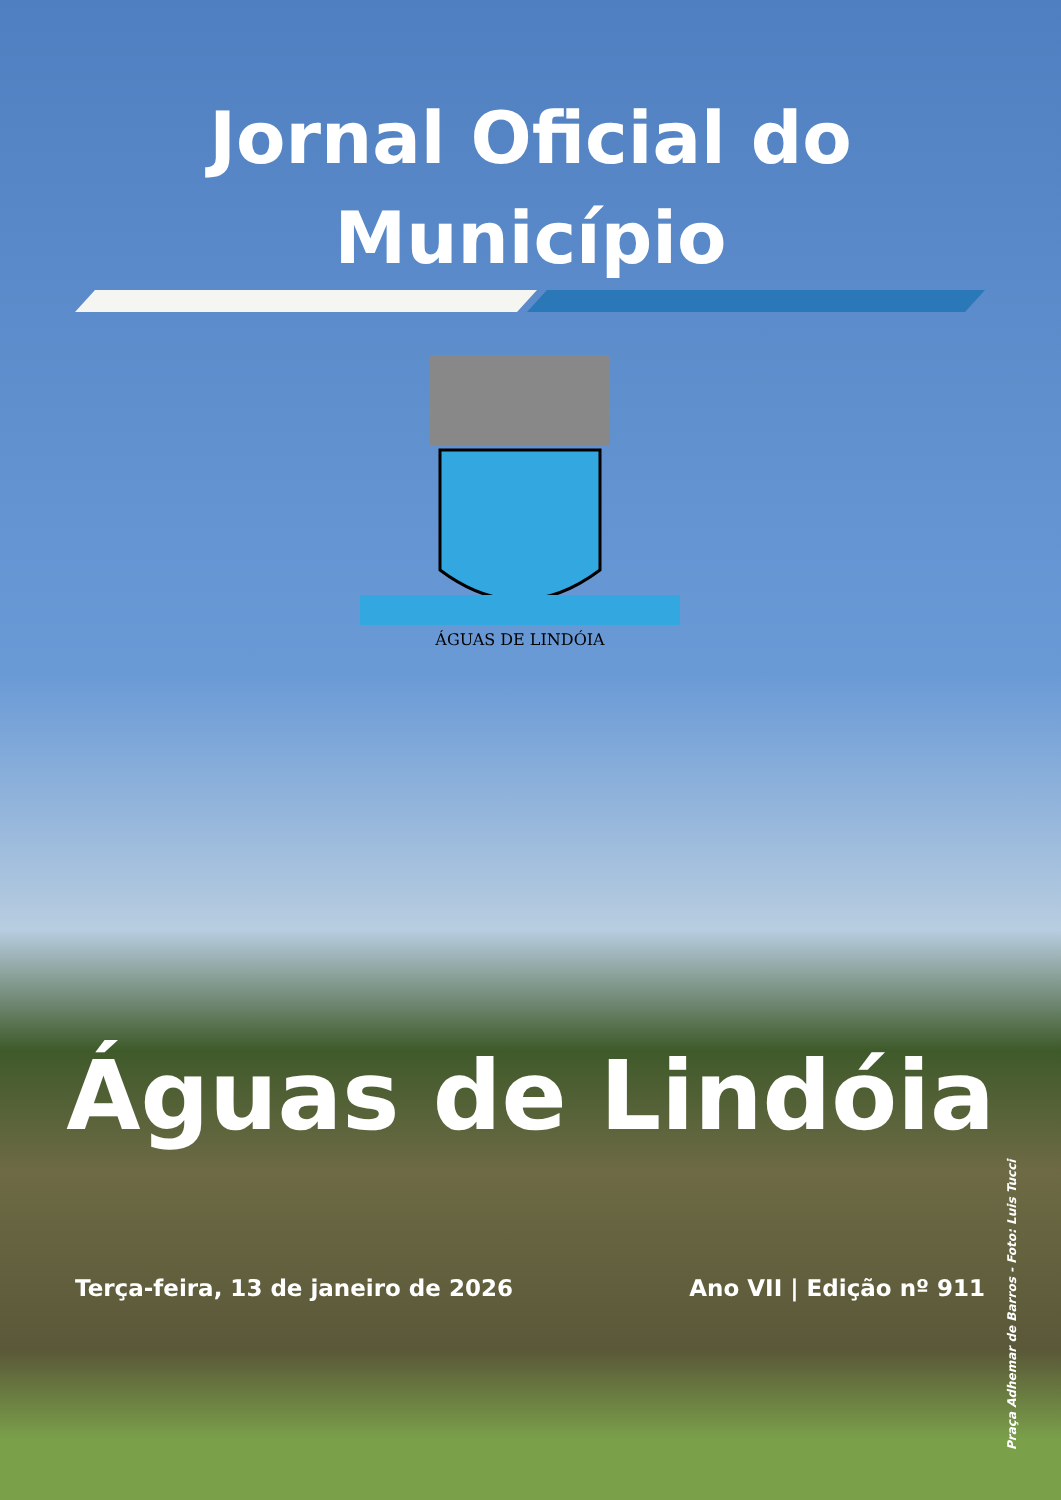Jornal Oficial do
Município
ÁGUAS DE LINDÓIA
Águas de Lindóia
Terça-feira, 13 de janeiro de 2026 Ano VII | Edição nº 911
Praça Adhemar de Barros - Foto: Luis Tucci